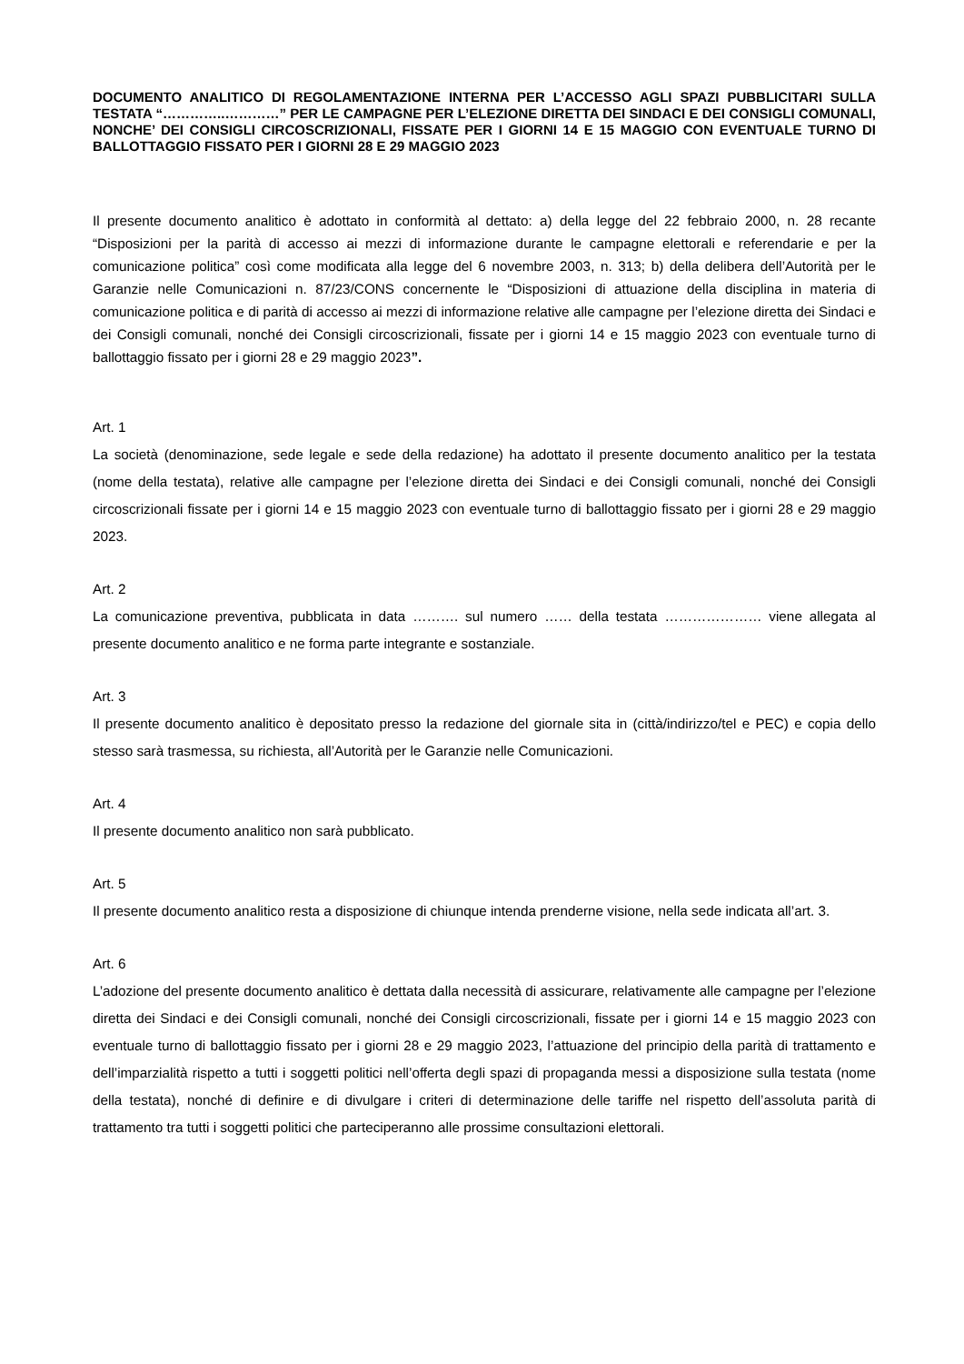DOCUMENTO ANALITICO DI REGOLAMENTAZIONE INTERNA PER L’ACCESSO AGLI SPAZI PUBBLICITARI SULLA TESTATA “…………..…………” PER LE CAMPAGNE PER L’ELEZIONE DIRETTA DEI SINDACI E DEI CONSIGLI COMUNALI, NONCHE’ DEI CONSIGLI CIRCOSCRIZIONALI, FISSATE PER I GIORNI 14 E 15 MAGGIO CON EVENTUALE TURNO DI BALLOTTAGGIO FISSATO PER I GIORNI 28 E 29 MAGGIO 2023
Il presente documento analitico è adottato in conformità al dettato: a) della legge del 22 febbraio 2000, n. 28 recante “Disposizioni per la parità di accesso ai mezzi di informazione durante le campagne elettorali e referendarie e per la comunicazione politica” così come modificata alla legge del 6 novembre 2003, n. 313; b) della delibera dell’Autorità per le Garanzie nelle Comunicazioni n. 87/23/CONS concernente le “Disposizioni di attuazione della disciplina in materia di comunicazione politica e di parità di accesso ai mezzi di informazione relative alle campagne per l’elezione diretta dei Sindaci e dei Consigli comunali, nonché dei Consigli circoscrizionali, fissate per i giorni 14 e 15 maggio 2023 con eventuale turno di ballottaggio fissato per i giorni 28 e 29 maggio 2023”.
Art. 1
La società (denominazione, sede legale e sede della redazione) ha adottato il presente documento analitico per la testata (nome della testata), relative alle campagne per l’elezione diretta dei Sindaci e dei Consigli comunali, nonché dei Consigli circoscrizionali fissate per i giorni 14 e 15 maggio 2023 con eventuale turno di ballottaggio fissato per i giorni 28 e 29 maggio 2023.
Art. 2
La comunicazione preventiva, pubblicata in data ………. sul numero …… della testata ………………… viene allegata al presente documento analitico e ne forma parte integrante e sostanziale.
Art. 3
Il presente documento analitico è depositato presso la redazione del giornale sita in (città/indirizzo/tel e PEC) e copia dello stesso sarà trasmessa, su richiesta, all’Autorità per le Garanzie nelle Comunicazioni.
Art. 4
Il presente documento analitico non sarà pubblicato.
Art. 5
Il presente documento analitico resta a disposizione di chiunque intenda prenderne visione, nella sede indicata all’art. 3.
Art. 6
L’adozione del presente documento analitico è dettata dalla necessità di assicurare, relativamente alle campagne per l’elezione diretta dei Sindaci e dei Consigli comunali, nonché dei Consigli circoscrizionali, fissate per i giorni 14 e 15 maggio 2023 con eventuale turno di ballottaggio fissato per i giorni 28 e 29 maggio 2023, l’attuazione del principio della parità di trattamento e dell’imparzialità rispetto a tutti i soggetti politici nell’offerta degli spazi di propaganda messi a disposizione sulla testata (nome della testata), nonché di definire e di divulgare i criteri di determinazione delle tariffe nel rispetto dell’assoluta parità di trattamento tra tutti i soggetti politici che parteciperanno alle prossime consultazioni elettorali.